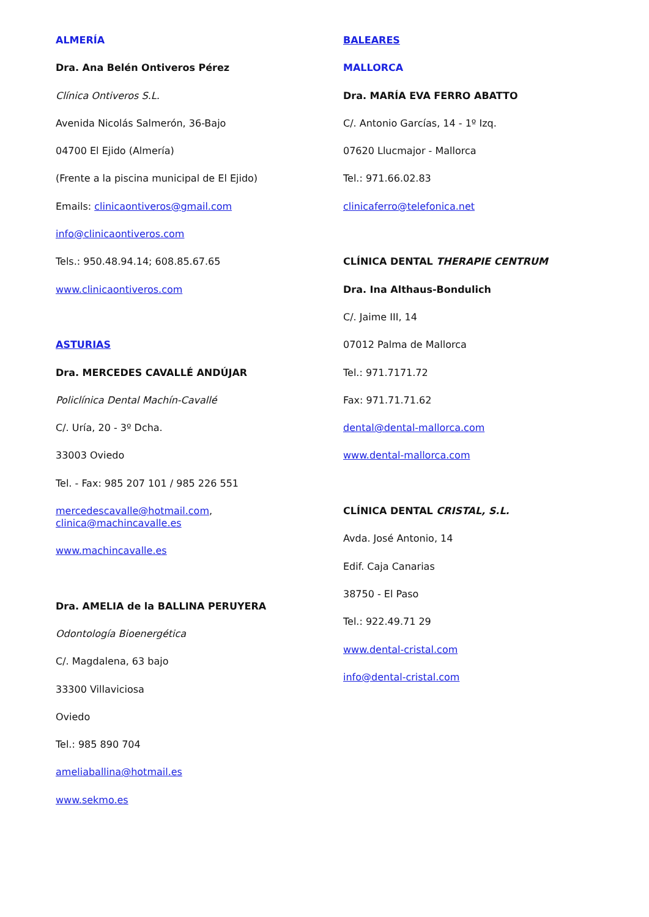ALMERÍA
Dra. Ana Belén Ontiveros Pérez
Clínica Ontiveros S.L.
Avenida Nicolás Salmerón, 36-Bajo
04700 El Ejido (Almería)
(Frente a la piscina municipal de El Ejido)
Emails: clinicaontiveros@gmail.com
info@clinicaontiveros.com
Tels.: 950.48.94.14; 608.85.67.65
www.clinicaontiveros.com
ASTURIAS
Dra. MERCEDES CAVALLÉ ANDÚJAR
Policlínica Dental Machín-Cavallé
C/. Uría, 20 - 3º Dcha.
33003 Oviedo
Tel. - Fax: 985 207 101 / 985 226 551
mercedescavalle@hotmail.com,
clinica@machincavalle.es
www.machincavalle.es
Dra. AMELIA de la BALLINA PERUYERA
Odontología Bioenergética
C/. Magdalena, 63 bajo
33300 Villaviciosa
Oviedo
Tel.: 985 890 704
ameliaballina@hotmail.es
www.sekmo.es
BALEARES
MALLORCA
Dra. MARÍA EVA FERRO ABATTO
C/. Antonio Garcías, 14 - 1º Izq.
07620 Llucmajor - Mallorca
Tel.: 971.66.02.83
clinicaferro@telefonica.net
CLÍNICA DENTAL THERAPIE CENTRUM
Dra. Ina Althaus-Bondulich
C/. Jaime III, 14
07012 Palma de Mallorca
Tel.: 971.7171.72
Fax: 971.71.71.62
dental@dental-mallorca.com
www.dental-mallorca.com
CLÍNICA DENTAL CRISTAL, S.L.
Avda. José Antonio, 14
Edif. Caja Canarias
38750 - El Paso
Tel.: 922.49.71 29
www.dental-cristal.com
info@dental-cristal.com